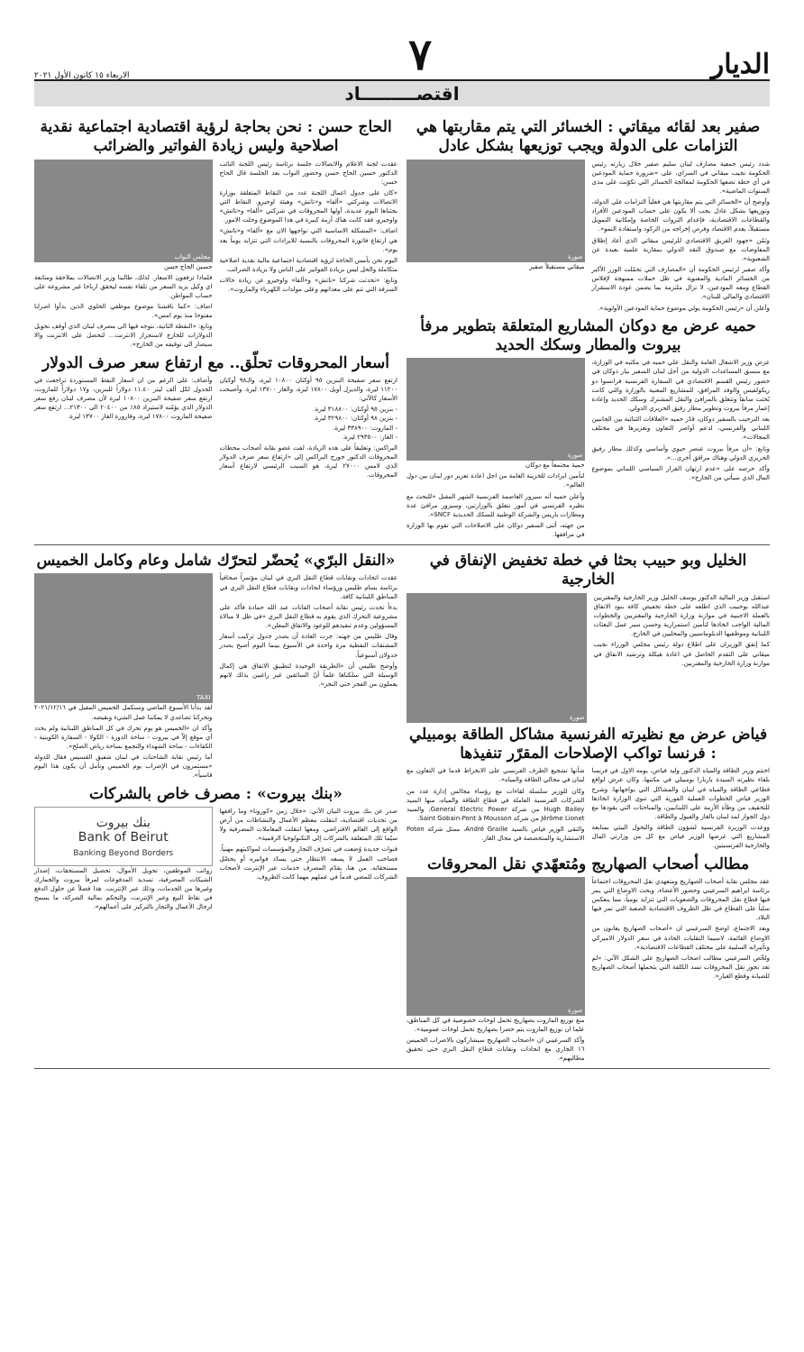الديار
٧
الاربعاء ١٥ كانون الأول ٢٠٢١
اقتصـــــــــاد
صفير بعد لقائه ميقاتي : الخسائر التي يتم مقاربتها هي التزامات على الدولة ويجب توزيعها بشكل عادل
شدد رئيس جمعية مصارف لبنان سليم صفير خلال زيارته رئيس الحكومة نجيب ميقاتي في السراي، على «ضرورة حماية المودعين في أي خطة تضعها الحكومة لمعالجة الخسائر التي تكوّنت على مدى السنوات الماضية».
وأوضح أن «الخسائر التي يتم مقاربتها هي فعلياً التزامات على الدولة، وتوزيعها بشكل عادل يجب ألا يكون على حساب المودعين الأفراد والقطاعات الاقتصادية، فإعدام الثروات الخاصة وإمكانية التمويل مستقبلاً، يعدم الاقتصاد وفرص إخراجه من الركود واستعادة النمو».
وثمّن «جهود الفريق الاقتصادي للرئيس ميقاتي الذي أعاد إطلاق المفاوضات مع صندوق النقد الدولي بمقاربة علمية بعيدة عن الشعبوية».
وأكد صفير لرئيس الحكومة أن «المصارف التي تحمّلت الوزر الأكبر من الخسائر المادية والمعنوية في ظل حملات ممنهجة لإفلاس القطاع ومعه المودعين، لا تزال ملتزمة بما يضمن عودة الاستقرار الاقتصادي والمالي للبنان».
وأعلن أن «رئيس الحكومة يولي موضوع حماية المودعين الأولوية».
صورة
ميقاتي مستقبلاً صفير
حميه عرض مع دوكان المشاريع المتعلقة بتطوير مرفأ بيروت والمطار وسكك الحديد
عرض وزير الاشغال العامة والنقل علي حميه في مكتبه في الوزارة، مع منسق المساعدات الدولية من أجل لبنان السفير بيار دوكان في حضور رئيس القسم الاقتصادي في السفارة الفرنسية فرانسوا دو ريكولفيس والوفد المرافق، للمشاريع المعنية بالوزارة والتي كانت بُحثت سابقاً وتتعلق بالمرافئ والنقل المشترك وسكك الحديد وإعادة إعمار مرفأ بيروت وتطوير مطار رفيق الحريري الدولي.
بعد الترحيب بالسفير دوكان، قدّر حميه «العلاقات الثنائية بين الجانبين اللبناني والفرنسي، لدعم أواصر التعاون وتعزيزها في مختلف المجالات».
وتابع: «أن مرفأ بيروت عنصر حيوي وأساسي وكذلك مطار رفيق الحريري الدولي وهناك مرافق أخرى...».
وأكد حرصه على «عدم ارتهان القرار السياسي اللبناني بموضوع المال الذي سيأتي من الخارج».
صورة
حمية مجتمعاً مع دوكان
لتأمين ايرادات للخزينة العامة من اجل اعادة تعزيز دور لبنان بين دول العالم».
وأعلن حميه أنه سيزور العاصمة الفرنسية الشهر المقبل «للبحث مع نظيره الفرنسي في أمور تتعلق بالوزارتين، وسيزور مرافئ عدة ومطارات باريس والشركة الوطنية للسكك الحديدية SNCF».
من جهته، أثنى السفير دوكان على الاصلاحات التي تقوم بها الوزارة في مرافقها.
الحاج حسن : نحن بحاجة لرؤية اقتصادية اجتماعية نقدية اصلاحية وليس زيادة الفواتير والضرائب
عقدت لجنة الاعلام والاتصالات جلسة برئاسة رئيس اللجنة النائب الدكتور حسين الحاج حسن وحضور النواب بعد الجلسة قال الحاج حسن:
«كان على جدول اعمال اللجنة عدد من النقاط المتعلقة بوزارة الاتصالات وشركتي «ألفا» و«تاتش» وهيئة اوجيرو. النقاط التي بحثناها اليوم عديدة، أولها المحروقات في شركتي «ألفا» و«تاتش» واوجيرو، فقد كانت هناك أزمة كبيرة في هذا الموضوع وحلت الامور.
اضاف: «المشكلة الاساسية التي نواجهها الان مع «ألفا» و«تاتش» هي ارتفاع فاتورة المحروقات بالنسبة للايرادات التي تتزايد يوماً بعد يوم».
اليوم نحن بأمس الحاجة لرؤية اقتصادية اجتماعية مالية نقدية اصلاحية متكاملة والحل ليس بزيادة الفواتير على الناس ولا بزيادة الضرائب.
وتابع: «تحدثت شركتا «تاتش» و«ألفا» واوجيرو عن زيادة حالات السرقة التي تتم على معداتهم وعلى مولدات الكهرباء والمازوت».
مجلس النواب
حسين الحاج حسن
فلماذا ترفعون الاسعار. لذلك، طالبنا وزير الاتصالات بملاحقة ومتابعة اي وكيل يزيد السعر من تلقاء نفسه ليحقق ارباحا غير مشروعة على حساب المواطن.
اضاف: «كما ناقشنا موضوع موظفي الخلوي الذين بدأوا اضرابا مفتوحا منذ يوم امس».
وتابع: «النقطة الثانية، نتوجه فيها الى مصرف لبنان الذي أوقف تحويل الدولارات للخارج لاستجرار الانترنت... لتحصل على الانترنت والا سيصار الى توقيفه من الخارج».
أسعار المحروقات تحلّق.. مع ارتفاع سعر صرف الدولار
ارتفع سعر صفيحة البنزين ٩٥ أوكتان ١٠٨٠٠ ليرة، والـ٩٨ أوكتان ١١٢٠٠ ليرة، والديزل أويل ١٧٨٠٠ ليرة، والغاز ١٣٧٠٠ ليرة. وأصبحت الأسعار كالآتي:
- بنزين ٩٥ أوكتان: ٣١٨٨٠٠ ليرة.
- بنزين ٩٨ أوكتان: ٣٢٩٨٠٠ ليرة.
- المازوت: ٣٣٨٩٠٠ ليرة.
- الغاز: ٢٩٣٥٠٠ ليرة.
البراكس: وتعليقاً على هذه الزيادة، لفت عضو نقابة أصحاب محطات المحروقات الدكتور جورج البراكس إلى «ارتفاع سعر صرف الدولار الذي لامس ٢٧٠٠٠ ليرة، هو السبب الرئيسي لارتفاع أسعار المحروقات.
وأضاف: على الرغم من ان اسعار النفط المستوردة تراجعت في الجدول لكل ألف ليتر ١١.٤٠ دولاراً للبنزين، و١٧ دولاراً للمازوت، ارتفع سعر صفيحة البنزين ١٠٨٠٠ ليرة لأن مصرف لبنان رفع سعر الدولار الذي يؤمّنه لاستيراد ٨٥٪ من ٢٠٤٠٠ الى ٢١٣٠٠... ارتفع سعر صفيحة المازوت ١٧٨٠٠ ليرة، وقارورة الغاز ١٣٧٠٠ ليرة.
الخليل وبو حبيب بحثا في خطة تخفيض الإنفاق في الخارجية
استقبل وزير المالية الدكتور يوسف الخليل وزير الخارجية والمغتربين عبدالله بوحبيب الذي اطلعه على خطة تخفيض كافة بنود الانفاق بالعملة الاجنبية في موازنة وزارة الخارجية والمغتربين والخطوات المالية الواجب اتخاذها لتأمين استمرارية وحسن سير عمل البعثات اللبنانية وموظفيها الدبلوماسيين والمحليين في الخارج.
كما إتفق الوزيران على اطلاع دولة رئيس مجلس الوزراء نجيب ميقاتي على التقدم الحاصل في اعادة هيكلة وترشيد الانفاق في موازنة وزارة الخارجية والمغتربين.
صورة
فياض عرض مع نظيرته الفرنسية مشاكل الطاقة بومبيلي : فرنسا تواكب الإصلاحات المقرّر تنفيذها
اختتم وزير الطاقة والمياه الدكتور وليد فياض، يومه الاول في فرنسا بلقاء نظيرته السيدة باربارا بومبيلي في مكتبها، وكان عرض لواقع قطاعي الطاقة والمياه في لبنان والمشاكل التي يواجهانها. وشرح الوزير فياض الخطوات العملية الفورية التي تنوي الوزارة اتخاذها للتخفيف من وطأة الأزمة على اللبنانيين، والمباحثات التي يقودها مع دول الجوار لمد لبنان بالغاز والفيول والطاقة.
ووعدت الوزيرة الفرنسية لشؤون الطاقة والتحول البيئي بمتابعة المشاريع التي عرضها الوزير فياض مع كل من وزارتي المال والخارجية الفرنسيتين.
شأنها تشجيع الطرف الفرنسي على الانخراط قدما في التعاون مع لبنان في مجالي الطاقة والمياه».
وكان للوزير سلسلة لقاءات مع رؤساء مجالس إدارة عدد من الشركات الفرنسية العاملة في قطاع الطاقة والمياه، منها السيد Hugh Bailey من شركة General Electric Power، والسيد Jérôme Lionet من شركة Saint Gobain-Pont à Mousson.
والتقى الوزير فياض بالسيد André Graille، ممثل شركة Poten الاستشارية والمتخصصة في مجال الغاز.
مطالب أصحاب الصهاريج ومُتعهّدي نقل المحروقات
عقد مجلس نقابة أصحاب الصهاريج ومتعهدي نقل المحروقات اجتماعاً برئاسة ابراهيم السرعيني وحضور الأعضاء، وبحث الاوضاع التي يمر فيها قطاع نقل المحروقات والصعوبات التي تتزايد يومياً، مما ينعكس سلباً على القطاع في ظل الظروف الاقتصادية الصعبة التي تمر فيها البلاد.
وبعد الاجتماع، اوضح السرعيني ان «أصحاب الصهاريج يعانون من الاوضاع القائمة، لاسيما التقلبات الحادة في سعر الدولار الاميركي وتأثيراته السلبية على مختلف القطاعات الاقتصادية».
ولخّص السرعيني مطالب اصحاب الصهاريج على الشكل الآتي: «لم تعد تجوز نقل المحروقات تسد الكلفة التي يتحملها أصحاب الصهاريج للصيانة وقطع الغيار».
صورة
منع توزيع المازوت بصهاريج تحمل لوحات خصوصية في كل المناطق، علما ان توزيع المازوت يتم حصرا بصهاريج تحمل لوحات عمومية».
وأكد السرعيني ان «اصحاب الصهاريج سيشاركون بالاضراب الخميس ١٦ الجاري مع اتحادات ونقابات قطاع النقل البري حتى تحقيق مطالبهم».
«النقل البرّي» يُحضّر لتحرّك شامل وعام وكامل الخميس
عقدت اتحادات ونقابات قطاع النقل البري في لبنان مؤتمراً صحافياً برئاسة بسام طليس ورؤساء اتحادات ونقابات قطاع النقل البري في المناطق اللبنانية كافة.
بدءاً تحدث رئيس نقابة أصحاب الفانات عبد الله حمادة فأكد على مشروعية التحرك الذي يقوم به قطاع النقل البري «في ظل لا مبالاة المسؤولين وعدم تنفيذهم للوعود والاتفاق المعلن».
وقال طليس من جهته: جرت العادة أن يصدر جدول تركيب أسعار المشتقات النفطية مرة واحدة في الأسبوع بينما اليوم أصبح يصدر جدولان أسبوعياً.
وأوضح طليس أن «الطريقة الوحيدة لتطبيق الاتفاق هي إكمال الوسيلة التي سلكناها علماً أنّ السائقين غير راغبين بذلك لانهم يعملون من الفجر حتى النجر».
TAXI
لقد بدأنا الأسبوع الماضي وسنكمل الخميس المقبل في ٢٠٢١/١٢/١٦ وتحركنا تصاعدي لا يمكننا عمل الشيء ونقيضه.
وأكد ان «الخميس هو يوم تحرك في كل المناطق اللبنانية ولم يحدد أي موقع إلاّ في بيروت - ساحة الدورة - الكولا - السفارة الكويتية - الكفاءات - ساحة الشهداء والتجمع بساحة رياض الصلح».
أما رئيس نقابة الشاحنات في لبنان شفيق القسيس فقال للدولة «مستمرون في الإضراب يوم الخميس ونأمل أن يكون هذا اليوم قاسياً».
«بنك بيروت» : مصرف خاص بالشركات
صدر عن بنك بيروت البيان الآتي: «خلال زمن «كورونا» وما رافقها من تحديات اقتصادية، انتقلت معظم الأعمال والنشاطات من أرض الواقع إلى العالم الافتراضي. ومعها انتقلت المعاملات المصرفية ولا سيّما تلك المتعلقة بالشركات إلى التكنولوجيا الرقمية».
قنوات جديدة وُضعت في تصرّف التجار والمؤسسات لمواكبتهم مهنياً. فصاحب العمل لا يسعه الانتظار حتى يسدّد فواتيره أو يحصّل مستحقاته. من هنا، يقدّم المصرف خدمات عبر الإنترنت لأصحاب الشركات للمضي قدماً في عملهم مهما كانت الظروف.
بنك بيروت
Bank of Beirut
Banking Beyond Borders
رواتب الموظفين، تحويل الأموال، تحصيل المستحقات، إصدار الشيكات المصرفية، تسديد المدفوعات لمرفأ بيروت والجمارك وغيرها من الخدمات، وذلك عبر الإنترنت. هذا فضلاً عن حلول الدفع في نقاط البيع وعبر الإنترنت، والتحكم بمالية الشركة، ما يسمح لرجال الأعمال والتجار بالتركيز على أعمالهم».